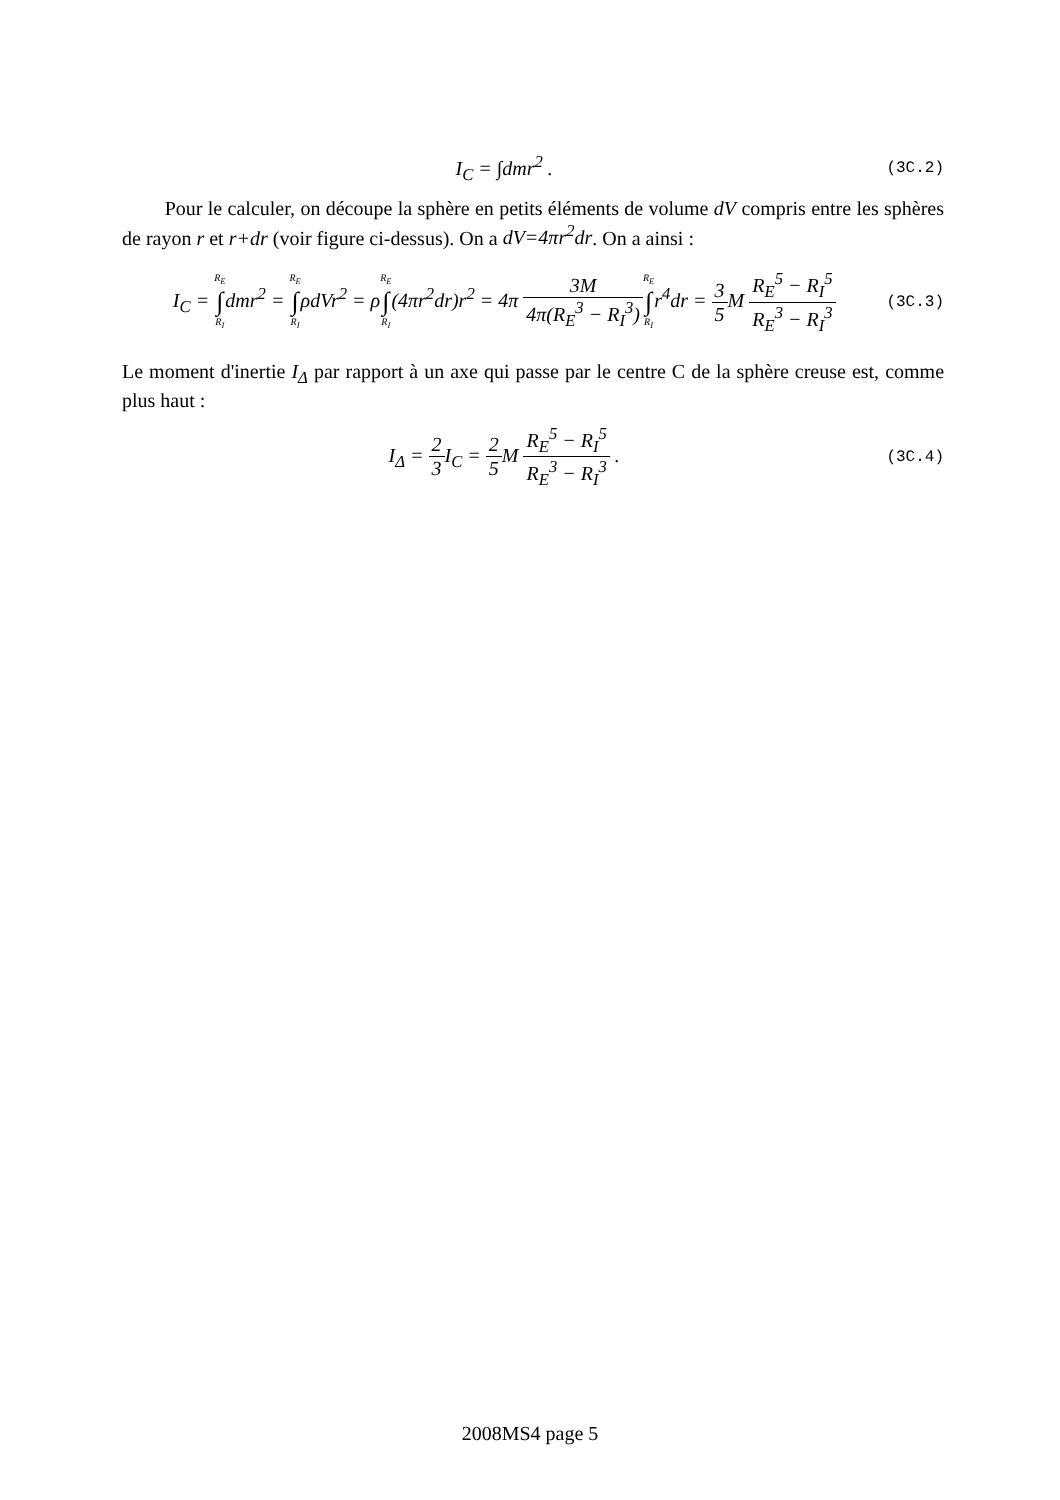I<sub>C</sub> = ∫dmr<sup>2</sup> .
(3C.2)
Pour le calculer, on découpe la sphère en petits éléments de volume dV compris entre les sphères de rayon r et r+dr (voir figure ci-dessus). On a dV=4πr<sup>2</sup>dr. On a ainsi :
I<sub>C</sub> = R<sub>E</sub> ∫ R<sub>I</sub>dmr<sup>2</sup> = R<sub>E</sub> ∫ R<sub>I</sub>ρdVr<sup>2</sup> = ρR<sub>E</sub> ∫ R<sub>I</sub>(4πr<sup>2</sup>dr)r<sup>2</sup> = 4π 3M 4π(R<sub>E</sub><sup>3</sup> − R<sub>I</sub><sup>3</sup>) R<sub>E</sub> ∫ R<sub>I</sub>r<sup>4</sup>dr = 3 5 M R<sub>E</sub><sup>5</sup> − R<sub>I</sub><sup>5</sup> R<sub>E</sub><sup>3</sup> − R<sub>I</sub><sup>3</sup>
(3C.3)
Le moment d'inertie I<sub>Δ</sub> par rapport à un axe qui passe par le centre C de la sphère creuse est, comme plus haut :
I<sub>Δ</sub> = 2 3 I<sub>C</sub> = 2 5 M R<sub>E</sub><sup>5</sup> − R<sub>I</sub><sup>5</sup> R<sub>E</sub><sup>3</sup> − R<sub>I</sub><sup>3</sup> .
(3C.4)
2008MS4 page 5